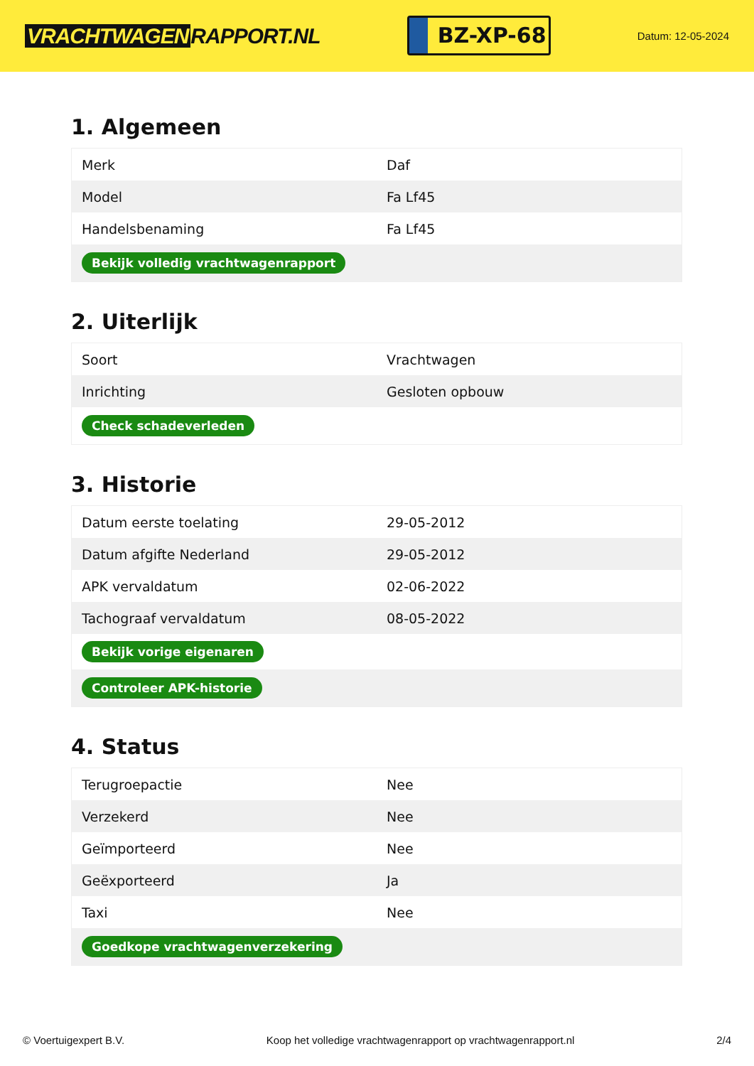VRACHTWAGEN RAPPORT.NL
BZ-XP-68
Datum: 12-05-2024
1. Algemeen
| Merk | Daf |
| Model | Fa Lf45 |
| Handelsbenaming | Fa Lf45 |
| Bekijk volledig vrachtwagenrapport | |
2. Uiterlijk
| Soort | Vrachtwagen |
| Inrichting | Gesloten opbouw |
| Check schadeverleden | |
3. Historie
| Datum eerste toelating | 29-05-2012 |
| Datum afgifte Nederland | 29-05-2012 |
| APK vervaldatum | 02-06-2022 |
| Tachograaf vervaldatum | 08-05-2022 |
| Bekijk vorige eigenaren | |
| Controleer APK-historie | |
4. Status
| Terugroepactie | Nee |
| Verzekerd | Nee |
| Geïmporteerd | Nee |
| Geëxporteerd | Ja |
| Taxi | Nee |
| Goedkope vrachtwagenverzekering | |
© Voertuigexpert B.V. Koop het volledige vrachtwagenrapport op vrachtwagenrapport.nl 2/4